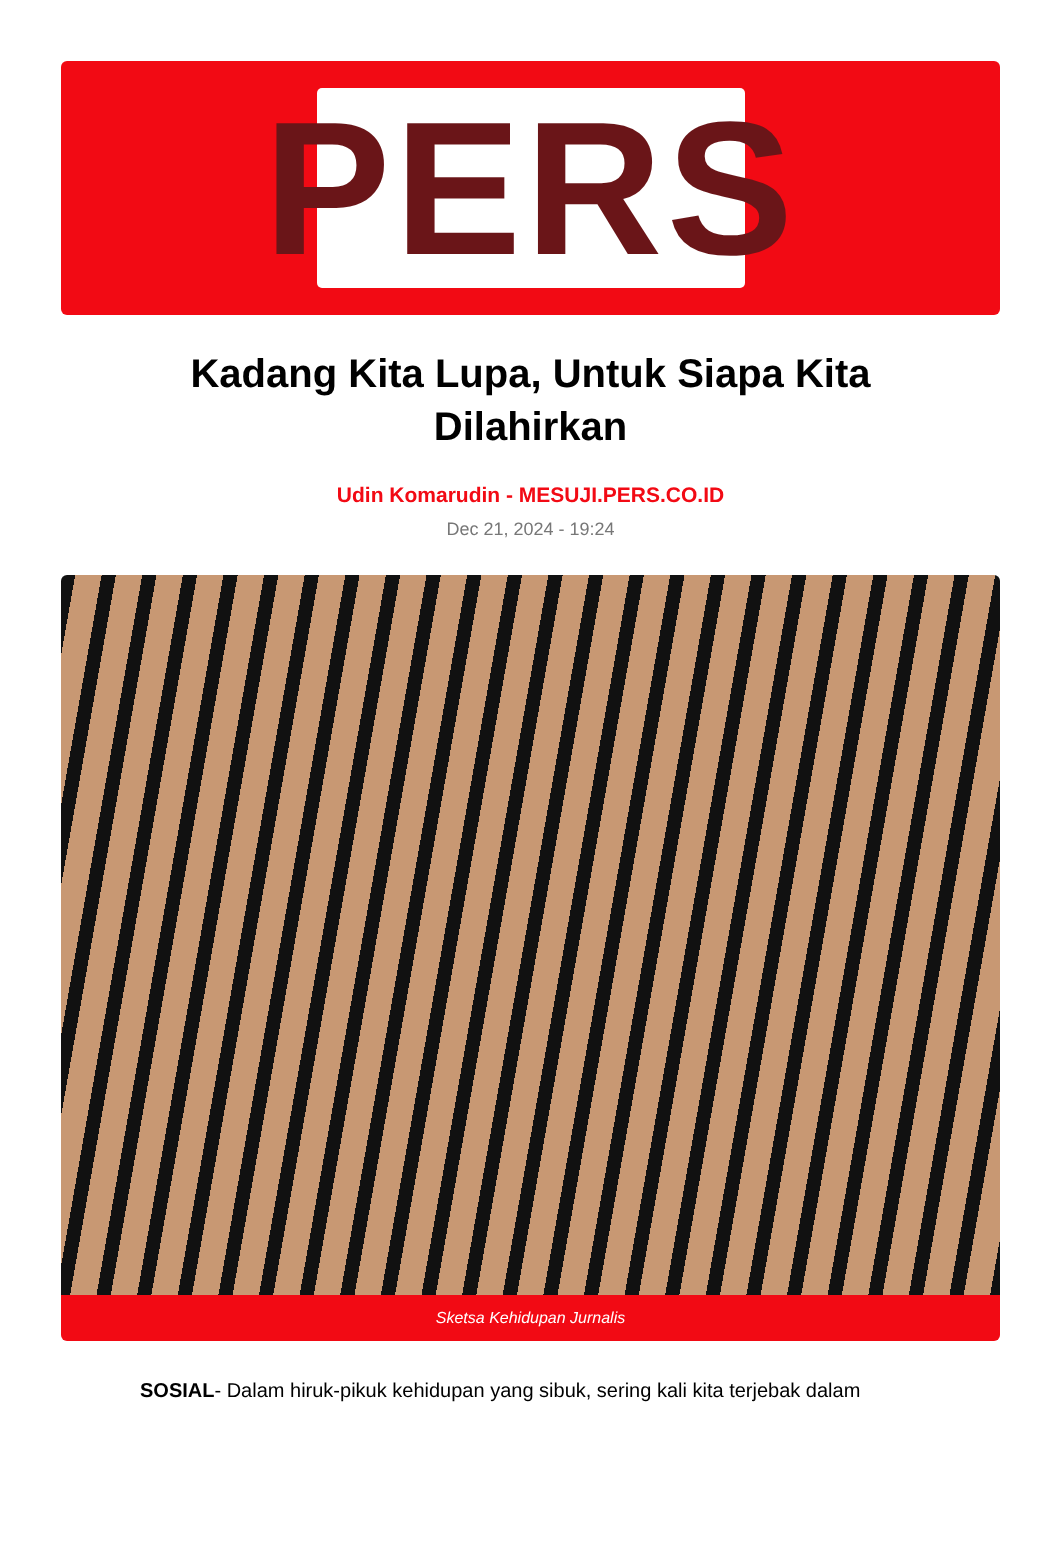PERS
Kadang Kita Lupa, Untuk Siapa Kita Dilahirkan
Udin Komarudin - MESUJI.PERS.CO.ID
Dec 21, 2024 - 19:24
Sketsa Kehidupan Jurnalis
SOSIAL- Dalam hiruk-pikuk kehidupan yang sibuk, sering kali kita terjebak dalam